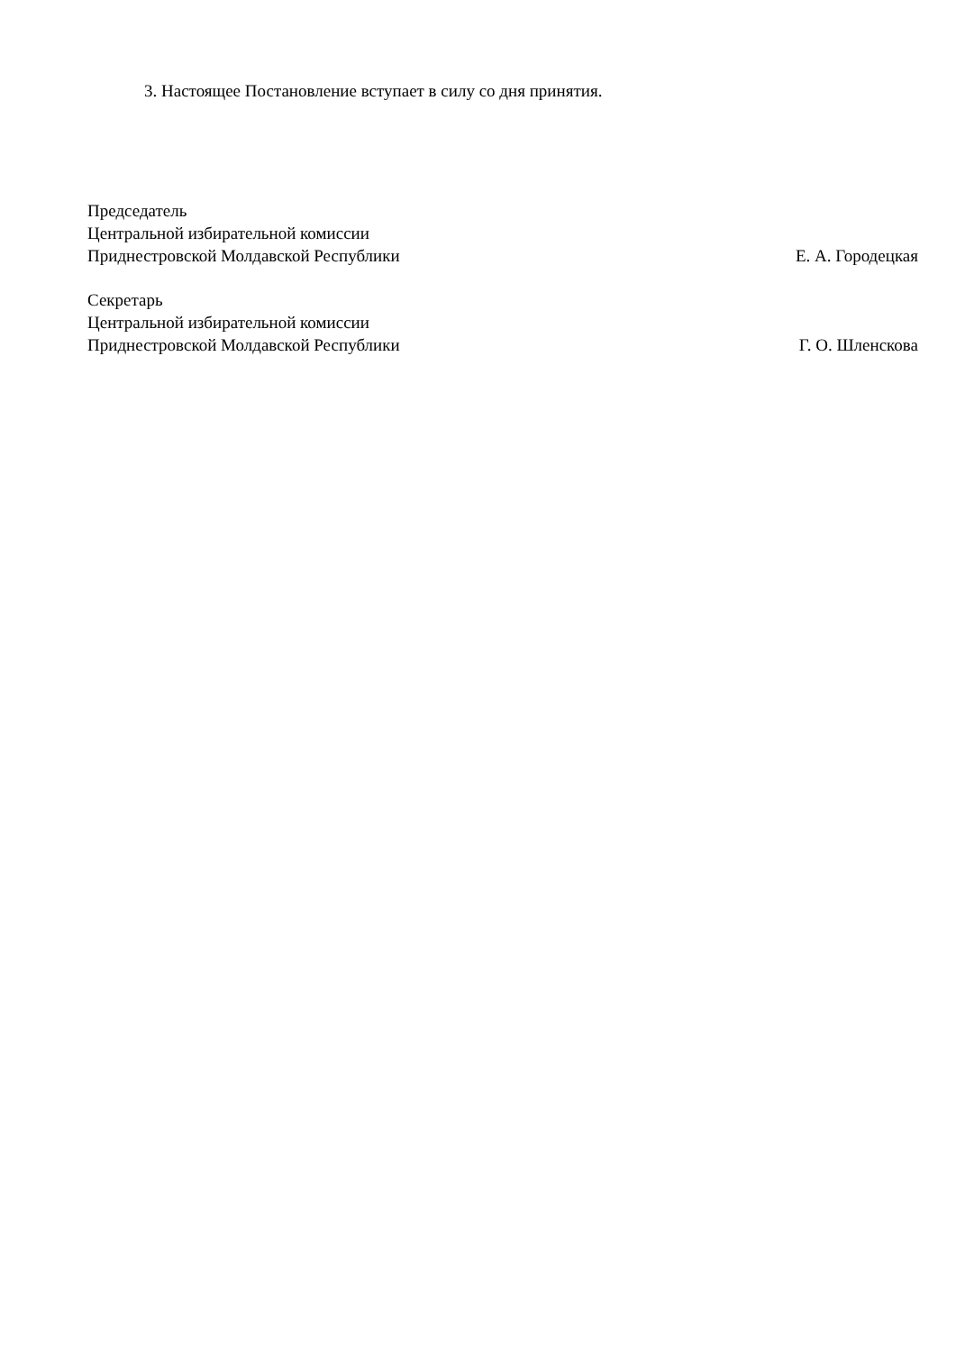3. Настоящее Постановление вступает в силу со дня принятия.
Председатель
Центральной избирательной комиссии
Приднестровской Молдавской Республики
Е. А. Городецкая
Секретарь
Центральной избирательной комиссии
Приднестровской Молдавской Республики
Г. О. Шленскова